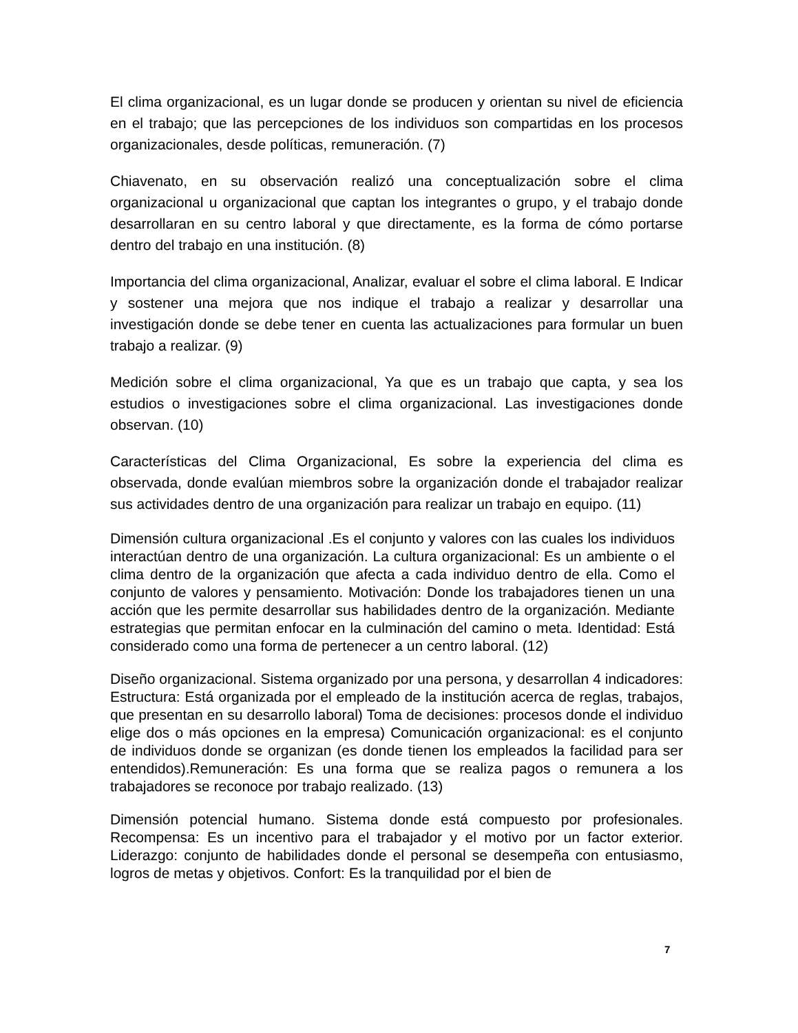El clima organizacional, es un lugar donde se producen y orientan su nivel de eficiencia en el trabajo; que las percepciones de los individuos son compartidas en los procesos organizacionales, desde políticas, remuneración. (7)
Chiavenato, en su observación realizó una conceptualización sobre el clima organizacional u organizacional que captan los integrantes o grupo, y el trabajo donde desarrollaran en su centro laboral y que directamente, es la forma de cómo portarse dentro del trabajo en una institución. (8)
Importancia del clima organizacional, Analizar, evaluar el sobre el clima laboral. E Indicar y sostener una mejora que nos indique el trabajo a realizar y desarrollar una investigación donde se debe tener en cuenta las actualizaciones para formular un buen trabajo a realizar. (9)
Medición sobre el clima organizacional, Ya que es un trabajo que capta, y sea los estudios o investigaciones sobre el clima organizacional. Las investigaciones donde observan. (10)
Características del Clima Organizacional, Es sobre la experiencia del clima es observada, donde evalúan miembros sobre la organización donde el trabajador realizar sus actividades dentro de una organización para realizar un trabajo en equipo. (11)
Dimensión cultura organizacional .Es el conjunto y valores con las cuales los individuos interactúan dentro de una organización. La cultura organizacional: Es un ambiente o el clima dentro de la organización que afecta a cada individuo dentro de ella. Como el conjunto de valores y pensamiento. Motivación: Donde los trabajadores tienen un una acción que les permite desarrollar sus habilidades dentro de la organización. Mediante estrategias que permitan enfocar en la culminación del camino o meta. Identidad: Está considerado como una forma de pertenecer a un centro laboral. (12)
Diseño organizacional. Sistema organizado por una persona, y desarrollan 4 indicadores: Estructura: Está organizada por el empleado de la institución acerca de reglas, trabajos, que presentan en su desarrollo laboral) Toma de decisiones: procesos donde el individuo elige dos o más opciones en la empresa) Comunicación organizacional: es el conjunto de individuos donde se organizan (es donde tienen los empleados la facilidad para ser entendidos).Remuneración: Es una forma que se realiza pagos o remunera a los trabajadores se reconoce por trabajo realizado. (13)
Dimensión potencial humano. Sistema donde está compuesto por profesionales. Recompensa: Es un incentivo para el trabajador y el motivo por un factor exterior. Liderazgo: conjunto de habilidades donde el personal se desempeña con entusiasmo, logros de metas y objetivos. Confort: Es la tranquilidad por el bien de
7